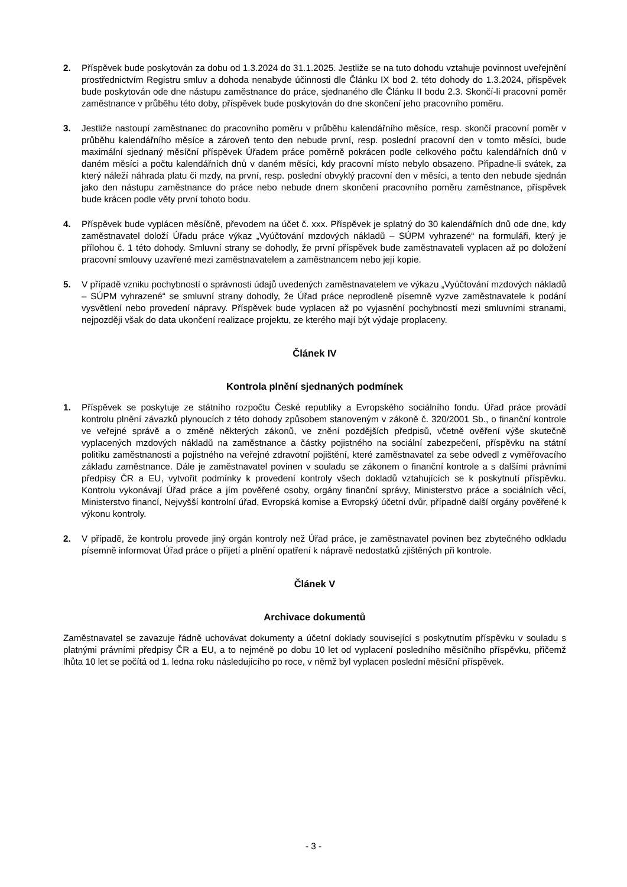2. Příspěvek bude poskytován za dobu od 1.3.2024 do 31.1.2025. Jestliže se na tuto dohodu vztahuje povinnost uveřejnění prostřednictvím Registru smluv a dohoda nenabyde účinnosti dle Článku IX bod 2. této dohody do 1.3.2024, příspěvek bude poskytován ode dne nástupu zaměstnance do práce, sjednaného dle Článku II bodu 2.3. Skončí-li pracovní poměr zaměstnance v průběhu této doby, příspěvek bude poskytován do dne skončení jeho pracovního poměru.
3. Jestliže nastoupí zaměstnanec do pracovního poměru v průběhu kalendářního měsíce, resp. skončí pracovní poměr v průběhu kalendářního měsíce a zároveň tento den nebude první, resp. poslední pracovní den v tomto měsíci, bude maximální sjednaný měsíční příspěvek Úřadem práce poměrně pokrácen podle celkového počtu kalendářních dnů v daném měsíci a počtu kalendářních dnů v daném měsíci, kdy pracovní místo nebylo obsazeno. Připadne-li svátek, za který náleží náhrada platu či mzdy, na první, resp. poslední obvyklý pracovní den v měsíci, a tento den nebude sjednán jako den nástupu zaměstnance do práce nebo nebude dnem skončení pracovního poměru zaměstnance, příspěvek bude krácen podle věty první tohoto bodu.
4. Příspěvek bude vyplácen měsíčně, převodem na účet č. xxx. Příspěvek je splatný do 30 kalendářních dnů ode dne, kdy zaměstnavatel doloží Úřadu práce výkaz „Vyúčtování mzdových nákladů – SÚPM vyhrazené“ na formuláři, který je přílohou č. 1 této dohody. Smluvní strany se dohodly, že první příspěvek bude zaměstnavateli vyplacen až po doložení pracovní smlouvy uzavřené mezi zaměstnavatelem a zaměstnancem nebo její kopie.
5. V případě vzniku pochybností o správnosti údajů uvedených zaměstnavatelem ve výkazu „Vyúčtování mzdových nákladů – SÚPM vyhrazené“ se smluvní strany dohodly, že Úřad práce neprodleně písemně vyzve zaměstnavatele k podání vysvětlení nebo provedení nápravy. Příspěvek bude vyplacen až po vyjasnění pochybností mezi smluvními stranami, nejpozději však do data ukončení realizace projektu, ze kterého mají být výdaje proplaceny.
Článek IV
Kontrola plnění sjednaných podmínek
1. Příspěvek se poskytuje ze státního rozpočtu České republiky a Evropského sociálního fondu. Úřad práce provádí kontrolu plnění závazků plynoucích z této dohody způsobem stanoveným v zákoně č. 320/2001 Sb., o finanční kontrole ve veřejné správě a o změně některých zákonů, ve znění pozdějších předpisů, včetně ověření výše skutečně vyplacených mzdových nákladů na zaměstnance a částky pojistného na sociální zabezpečení, příspěvku na státní politiku zaměstnanosti a pojistného na veřejné zdravotní pojištění, které zaměstnavatel za sebe odvedl z vyměřovacího základu zaměstnance. Dále je zaměstnavatel povinen v souladu se zákonem o finanční kontrole a s dalšími právními předpisy ČR a EU, vytvořit podmínky k provedení kontroly všech dokladů vztahujících se k poskytnutí příspěvku. Kontrolu vykonávají Úřad práce a jím pověřené osoby, orgány finanční správy, Ministerstvo práce a sociálních věcí, Ministerstvo financí, Nejvyšší kontrolní úřad, Evropská komise a Evropský účetní dvůr, případně další orgány pověřené k výkonu kontroly.
2. V případě, že kontrolu provede jiný orgán kontroly než Úřad práce, je zaměstnavatel povinen bez zbytečného odkladu písemně informovat Úřad práce o přijetí a plnění opatření k nápravě nedostatků zjištěných při kontrole.
Článek V
Archivace dokumentů
Zaměstnavatel se zavazuje řádně uchovávat dokumenty a účetní doklady související s poskytnutím příspěvku v souladu s platnými právními předpisy ČR a EU, a to nejméně po dobu 10 let od vyplacení posledního měsíčního příspěvku, přičemž lhůta 10 let se počítá od 1. ledna roku následujícího po roce, v němž byl vyplacen poslední měsíční příspěvek.
- 3 -